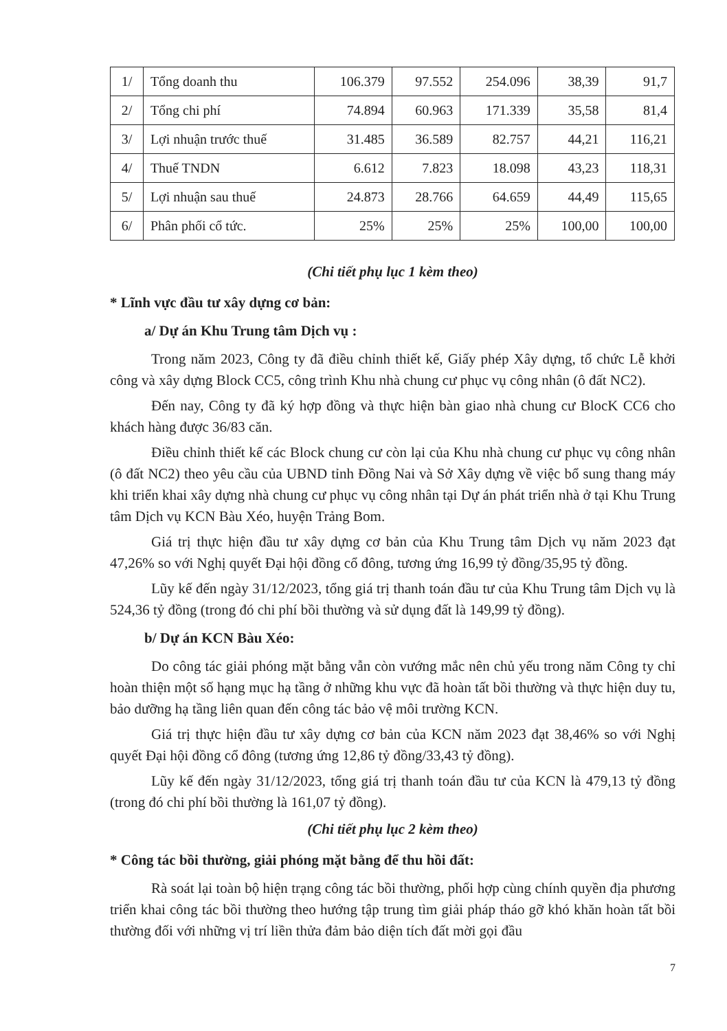| 1/ | Tổng doanh thu | 106.379 | 97.552 | 254.096 | 38,39 | 91,7 |
| 2/ | Tổng chi phí | 74.894 | 60.963 | 171.339 | 35,58 | 81,4 |
| 3/ | Lợi nhuận trước thuế | 31.485 | 36.589 | 82.757 | 44,21 | 116,21 |
| 4/ | Thuế TNDN | 6.612 | 7.823 | 18.098 | 43,23 | 118,31 |
| 5/ | Lợi nhuận sau thuế | 24.873 | 28.766 | 64.659 | 44,49 | 115,65 |
| 6/ | Phân phối cổ tức. | 25% | 25% | 25% | 100,00 | 100,00 |
(Chi tiết phụ lục 1 kèm theo)
* Lĩnh vực đầu tư xây dựng cơ bản:
a/ Dự án Khu Trung tâm Dịch vụ :
Trong năm 2023, Công ty đã điều chỉnh thiết kế, Giấy phép Xây dựng, tổ chức Lễ khởi công và xây dựng Block CC5, công trình Khu nhà chung cư phục vụ công nhân (ô đất NC2).
Đến nay, Công ty đã ký hợp đồng và thực hiện bàn giao nhà chung cư BlocK CC6 cho khách hàng được 36/83 căn.
Điều chỉnh thiết kế các Block chung cư còn lại của Khu nhà chung cư phục vụ công nhân (ô đất NC2) theo yêu cầu của UBND tỉnh Đồng Nai và Sở Xây dựng về việc bổ sung thang máy khi triển khai xây dựng nhà chung cư phục vụ công nhân tại Dự án phát triển nhà ở tại Khu Trung tâm Dịch vụ KCN Bàu Xéo, huyện Trảng Bom.
Giá trị thực hiện đầu tư xây dựng cơ bản của Khu Trung tâm Dịch vụ năm 2023 đạt 47,26% so với Nghị quyết Đại hội đồng cổ đông, tương ứng 16,99 tỷ đồng/35,95 tỷ đồng.
Lũy kế đến ngày 31/12/2023, tổng giá trị thanh toán đầu tư của Khu Trung tâm Dịch vụ là 524,36 tỷ đồng (trong đó chi phí bồi thường và sử dụng đất là 149,99 tỷ đồng).
b/ Dự án KCN Bàu Xéo:
Do công tác giải phóng mặt bằng vẫn còn vướng mắc nên chủ yếu trong năm Công ty chỉ hoàn thiện một số hạng mục hạ tầng ở những khu vực đã hoàn tất bồi thường và thực hiện duy tu, bảo dưỡng hạ tầng liên quan đến công tác bảo vệ môi trường KCN.
Giá trị thực hiện đầu tư xây dựng cơ bản của KCN năm 2023 đạt 38,46% so với Nghị quyết Đại hội đồng cổ đông (tương ứng 12,86 tỷ đồng/33,43 tỷ đồng).
Lũy kế đến ngày 31/12/2023, tổng giá trị thanh toán đầu tư của KCN là 479,13 tỷ đồng (trong đó chi phí bồi thường là 161,07 tỷ đồng).
(Chi tiết phụ lục 2 kèm theo)
* Công tác bồi thường, giải phóng mặt bằng để thu hồi đất:
Rà soát lại toàn bộ hiện trạng công tác bồi thường, phối hợp cùng chính quyền địa phương triển khai công tác bồi thường theo hướng tập trung tìm giải pháp tháo gỡ khó khăn hoàn tất bồi thường đối với những vị trí liền thửa đảm bảo diện tích đất mời gọi đầu
7